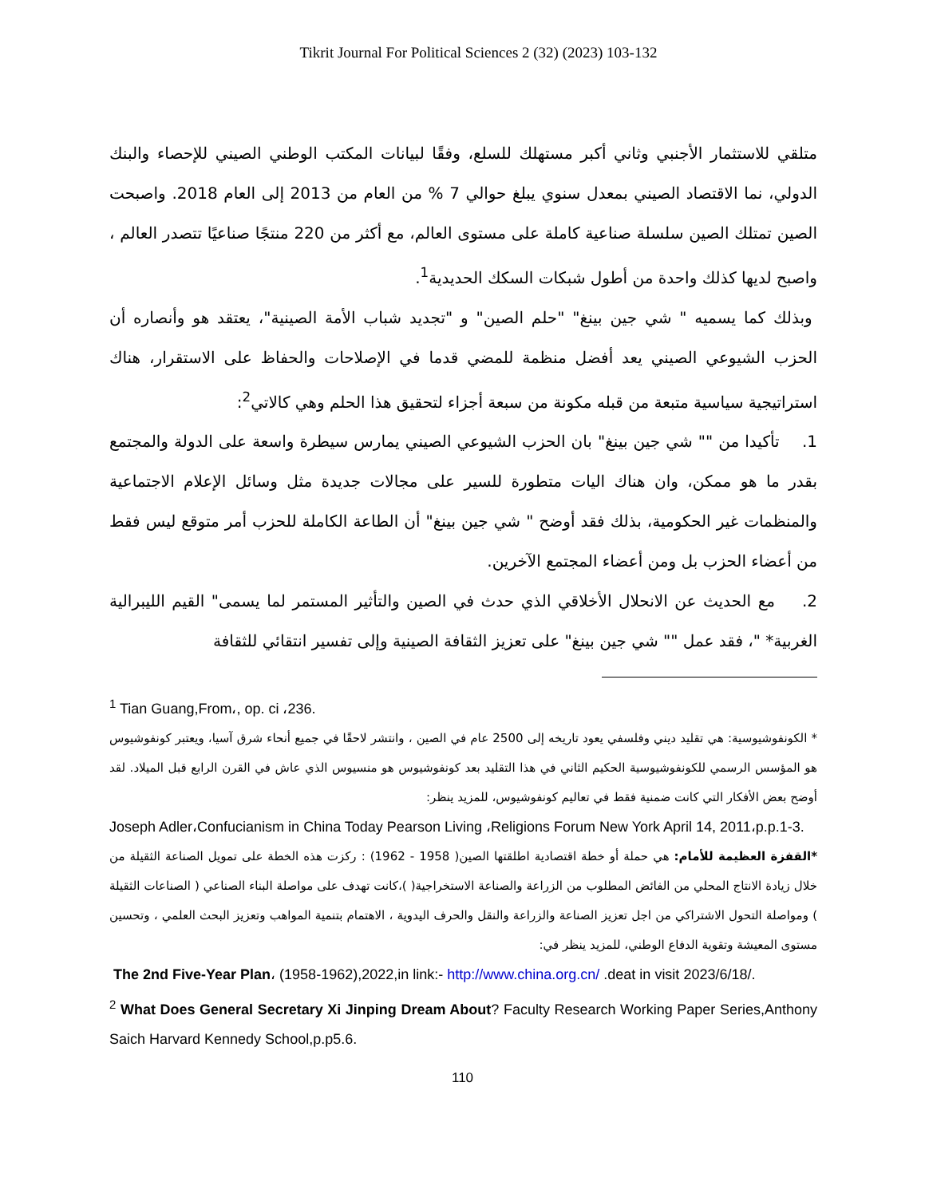Tikrit Journal For Political Sciences 2 (32) (2023) 103-132
متلقي للاستثمار الأجنبي وثاني أكبر مستهلك للسلع، وفقًا لبيانات المكتب الوطني الصيني للإحصاء والبنك الدولي، نما الاقتصاد الصيني بمعدل سنوي يبلغ حوالي 7 % من العام من 2013 إلى العام 2018. واصبحت الصين تمتلك الصين سلسلة صناعية كاملة على مستوى العالم، مع أكثر من 220 منتجًا صناعيًا تتصدر العالم ، واصبح لديها كذلك واحدة من أطول شبكات السكك الحديدية<sup>1</sup>.
وبذلك كما يسميه " شي جين بينغ" "حلم الصين" و "تجديد شباب الأمة الصينية"، يعتقد هو وأنصاره أن الحزب الشيوعي الصيني يعد أفضل منظمة للمضي قدما في الإصلاحات والحفاظ على الاستقرار، هناك استراتيجية سياسية متبعة من قبله مكونة من سبعة أجزاء لتحقيق هذا الحلم وهي كالاتي<sup>2</sup>:
1. تأكيدا من "" شي جين بينغ" بان الحزب الشيوعي الصيني يمارس سيطرة واسعة على الدولة والمجتمع بقدر ما هو ممكن، وان هناك اليات متطورة للسير على مجالات جديدة مثل وسائل الإعلام الاجتماعية والمنظمات غير الحكومية، بذلك فقد أوضح " شي جين بينغ" أن الطاعة الكاملة للحزب أمر متوقع ليس فقط من أعضاء الحزب بل ومن أعضاء المجتمع الآخرين.
2. مع الحديث عن الانحلال الأخلاقي الذي حدث في الصين والتأثير المستمر لما يسمى" القيم الليبرالية الغربية* "، فقد عمل "" شي جين بينغ" على تعزيز الثقافة الصينية وإلى تفسير انتقائي للثقافة
<sup>1</sup> Tian Guang,From،, op. ci ،236.
* الكونفوشيوسية: هي تقليد ديني وفلسفي يعود تاريخه إلى 2500 عام في الصين ، وانتشر لاحقًا في جميع أنحاء شرق آسيا، ويعتبر كونفوشيوس هو المؤسس الرسمي للكونفوشيوسية الحكيم الثاني في هذا التقليد بعد كونفوشيوس هو منسيوس الذي عاش في القرن الرابع قبل الميلاد. لقد أوضح بعض الأفكار التي كانت ضمنية فقط في تعاليم كونفوشيوس، للمزيد ينظر:
Joseph Adler،Confucianism in China Today Pearson Living ،Religions Forum New York April 14, 2011،p.p.1-3.
*القفزة العظيمة للأمام: هي حملة أو خطة اقتصادية اطلقتها الصين( 1958 - 1962) : ركزت هذه الخطة على تمويل الصناعة الثقيلة من خلال زيادة الانتاج المحلي من الفائض المطلوب من الزراعة والصناعة الاستخراجية( )،كانت تهدف على مواصلة البناء الصناعي ( الصناعات الثقيلة ) ومواصلة التحول الاشتراكي من اجل تعزيز الصناعة والزراعة والنقل والحرف اليدوية ، الاهتمام بتنمية المواهب وتعزيز البحث العلمي ، وتحسين مستوى المعيشة وتقوية الدفاع الوطني، للمزيد ينظر في:
The 2nd Five-Year Plan، (1958-1962),2022,in link:- http://www.china.org.cn/ .deat in visit 2023/6/18/.
<sup>2</sup> What Does General Secretary Xi Jinping Dream About? Faculty Research Working Paper Series,Anthony Saich Harvard Kennedy School,p.p5.6.
110